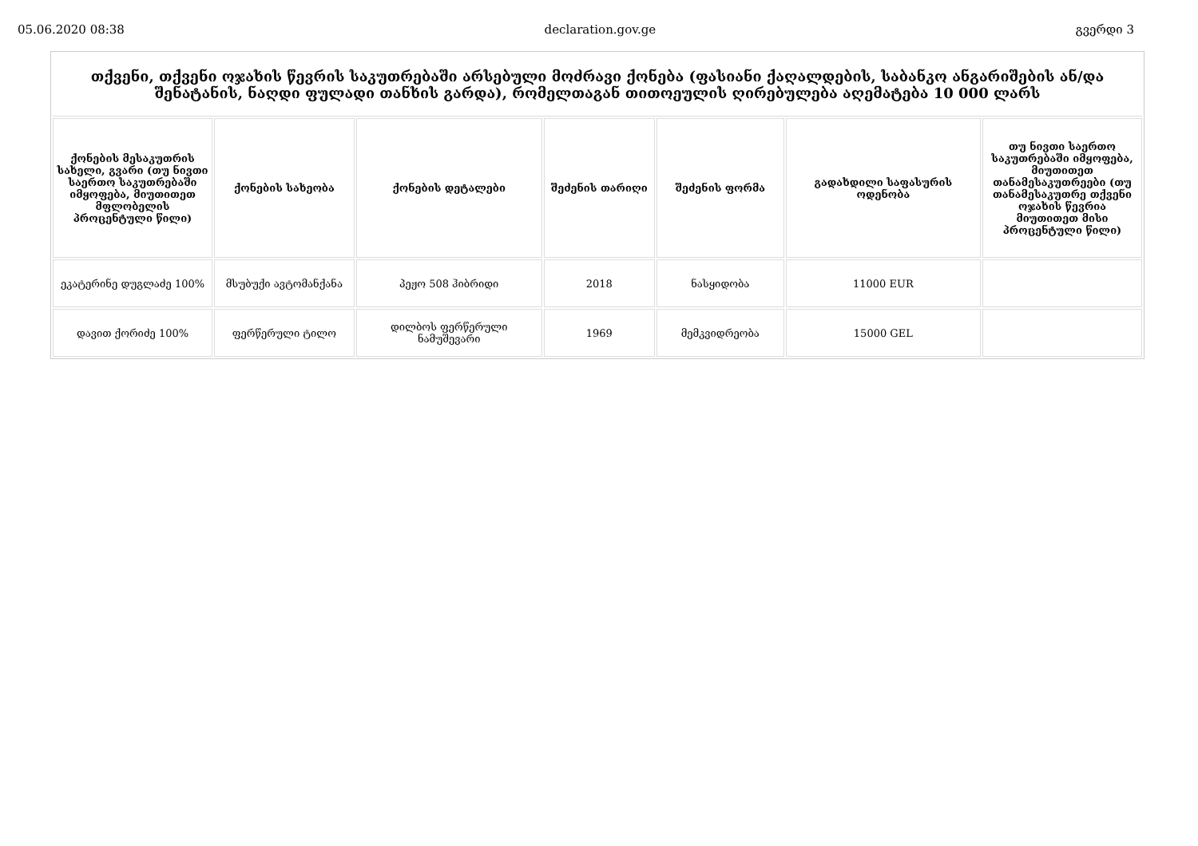05.06.2020 08:38 declaration.gov.ge გვერდი 3
| თქვენი, თქვენი ოჯახის წევრის საკუთრებაში არსებული მოძრავი ქონება (ფასიანი ქაღალდების, საბანკო ანგარიშების ან/და შენატანის, ნაღდი ფულადი თანხის გარდა), რომელთაგან თითოეულის ღირებულება აღემატება 10 000 ლარს | | | | | | |
| ქონების მესაკუთრის სახელი, გვარი (თუ ნივთი საერთო საკუთრებაში იმყოფება, მიუთითეთ მფლობელის პროცენტული წილი) | ქონების სახეობა | ქონების დეტალები | შეძენის თარიღი | შეძენის ფორმა | გადახდილი საფასურის ოდენობა | თუ ნივთი საერთო საკუთრებაში იმყოფება, მიუთითეთ თანამესაკუთრეები (თუ თანამესაკუთრე თქვენი ოჯახის წევრია მიუთითეთ მისი პროცენტული წილი) |
| ეკატერინე დუგლაძე 100% | მსუბუქი ავტომანქანა | პეჟო 508 ჰიბრიდი | 2018 | ნასყიდობა | 11000 EUR | |
| დავით ქორიძე 100% | ფერწერული ტილო | დილბოს ფერწერული ნამუშევარი | 1969 | მემკვიდრეობა | 15000 GEL | |